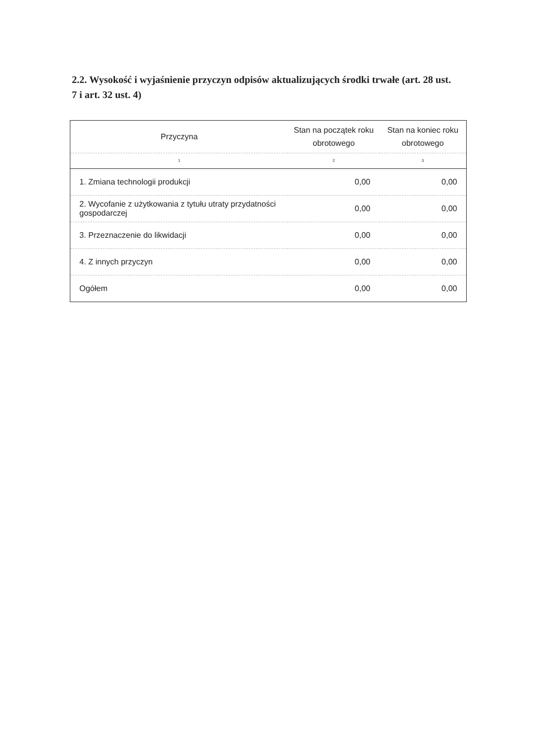2.2. Wysokość i wyjaśnienie przyczyn odpisów aktualizujących środki trwałe (art. 28 ust. 7 i art. 32 ust. 4)
| Przyczyna | Stan na początek roku obrotowego | Stan na koniec roku obrotowego |
| --- | --- | --- |
| 1 | 2 | 3 |
| 1. Zmiana technologii produkcji | 0,00 | 0,00 |
| 2. Wycofanie z użytkowania z tytułu utraty przydatności gospodarczej | 0,00 | 0,00 |
| 3. Przeznaczenie do likwidacji | 0,00 | 0,00 |
| 4. Z innych przyczyn | 0,00 | 0,00 |
| Ogółem | 0,00 | 0,00 |